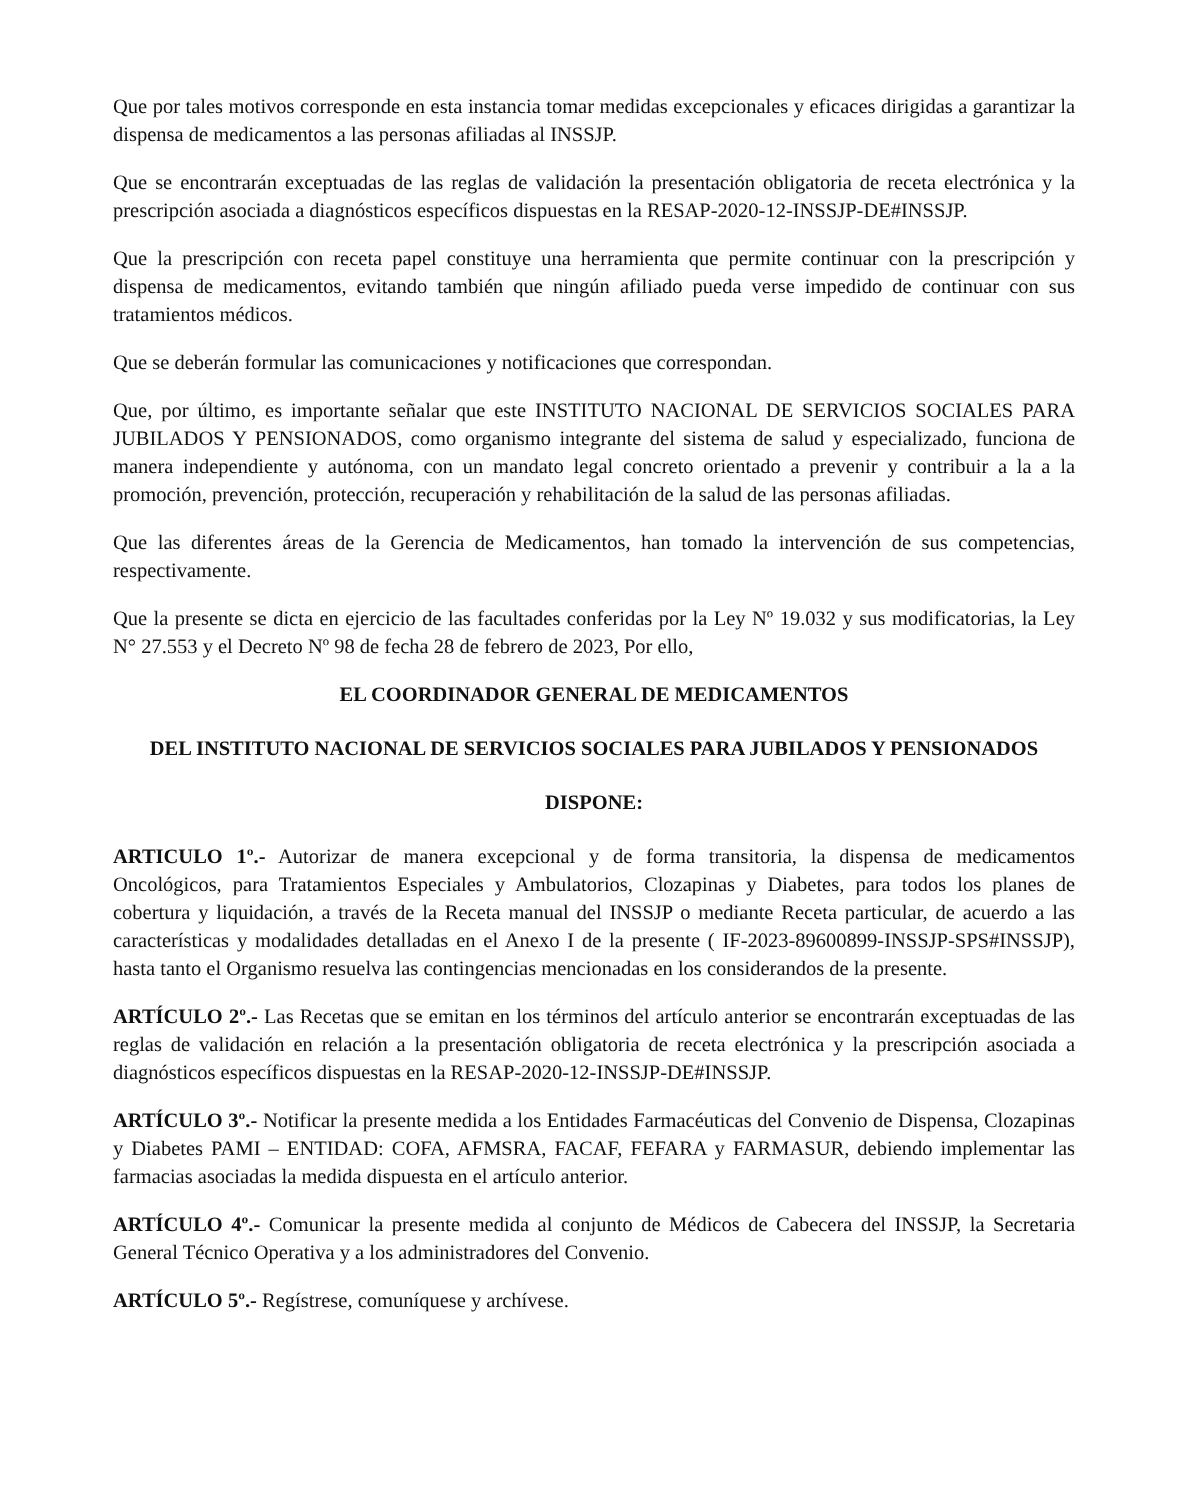Que por tales motivos corresponde en esta instancia tomar medidas excepcionales y eficaces dirigidas a garantizar la dispensa de medicamentos a las personas afiliadas al INSSJP.
Que se encontrarán exceptuadas de las reglas de validación la presentación obligatoria de receta electrónica y la prescripción asociada a diagnósticos específicos dispuestas en la RESAP-2020-12-INSSJP-DE#INSSJP.
Que la prescripción con receta papel constituye una herramienta que permite continuar con la prescripción y dispensa de medicamentos, evitando también que ningún afiliado pueda verse impedido de continuar con sus tratamientos médicos.
Que se deberán formular las comunicaciones y notificaciones que correspondan.
Que, por último, es importante señalar que este INSTITUTO NACIONAL DE SERVICIOS SOCIALES PARA JUBILADOS Y PENSIONADOS, como organismo integrante del sistema de salud y especializado, funciona de manera independiente y autónoma, con un mandato legal concreto orientado a prevenir y contribuir a la a la promoción, prevención, protección, recuperación y rehabilitación de la salud de las personas afiliadas.
Que las diferentes áreas de la Gerencia de Medicamentos, han tomado la intervención de sus competencias, respectivamente.
Que la presente se dicta en ejercicio de las facultades conferidas por la Ley Nº 19.032 y sus modificatorias, la Ley N° 27.553 y el Decreto Nº 98 de fecha 28 de febrero de 2023, Por ello,
EL COORDINADOR GENERAL DE MEDICAMENTOS
DEL INSTITUTO NACIONAL DE SERVICIOS SOCIALES PARA JUBILADOS Y PENSIONADOS
DISPONE:
ARTICULO 1º.- Autorizar de manera excepcional y de forma transitoria, la dispensa de medicamentos Oncológicos, para Tratamientos Especiales y Ambulatorios, Clozapinas y Diabetes, para todos los planes de cobertura y liquidación, a través de la Receta manual del INSSJP o mediante Receta particular, de acuerdo a las características y modalidades detalladas en el Anexo I de la presente ( IF-2023-89600899-INSSJP-SPS#INSSJP), hasta tanto el Organismo resuelva las contingencias mencionadas en los considerandos de la presente.
ARTÍCULO 2º.- Las Recetas que se emitan en los términos del artículo anterior se encontrarán exceptuadas de las reglas de validación en relación a la presentación obligatoria de receta electrónica y la prescripción asociada a diagnósticos específicos dispuestas en la RESAP-2020-12-INSSJP-DE#INSSJP.
ARTÍCULO 3º.- Notificar la presente medida a los Entidades Farmacéuticas del Convenio de Dispensa, Clozapinas y Diabetes PAMI – ENTIDAD: COFA, AFMSRA, FACAF, FEFARA y FARMASUR, debiendo implementar las farmacias asociadas la medida dispuesta en el artículo anterior.
ARTÍCULO 4º.- Comunicar la presente medida al conjunto de Médicos de Cabecera del INSSJP, la Secretaria General Técnico Operativa y a los administradores del Convenio.
ARTÍCULO 5º.- Regístrese, comuníquese y archívese.